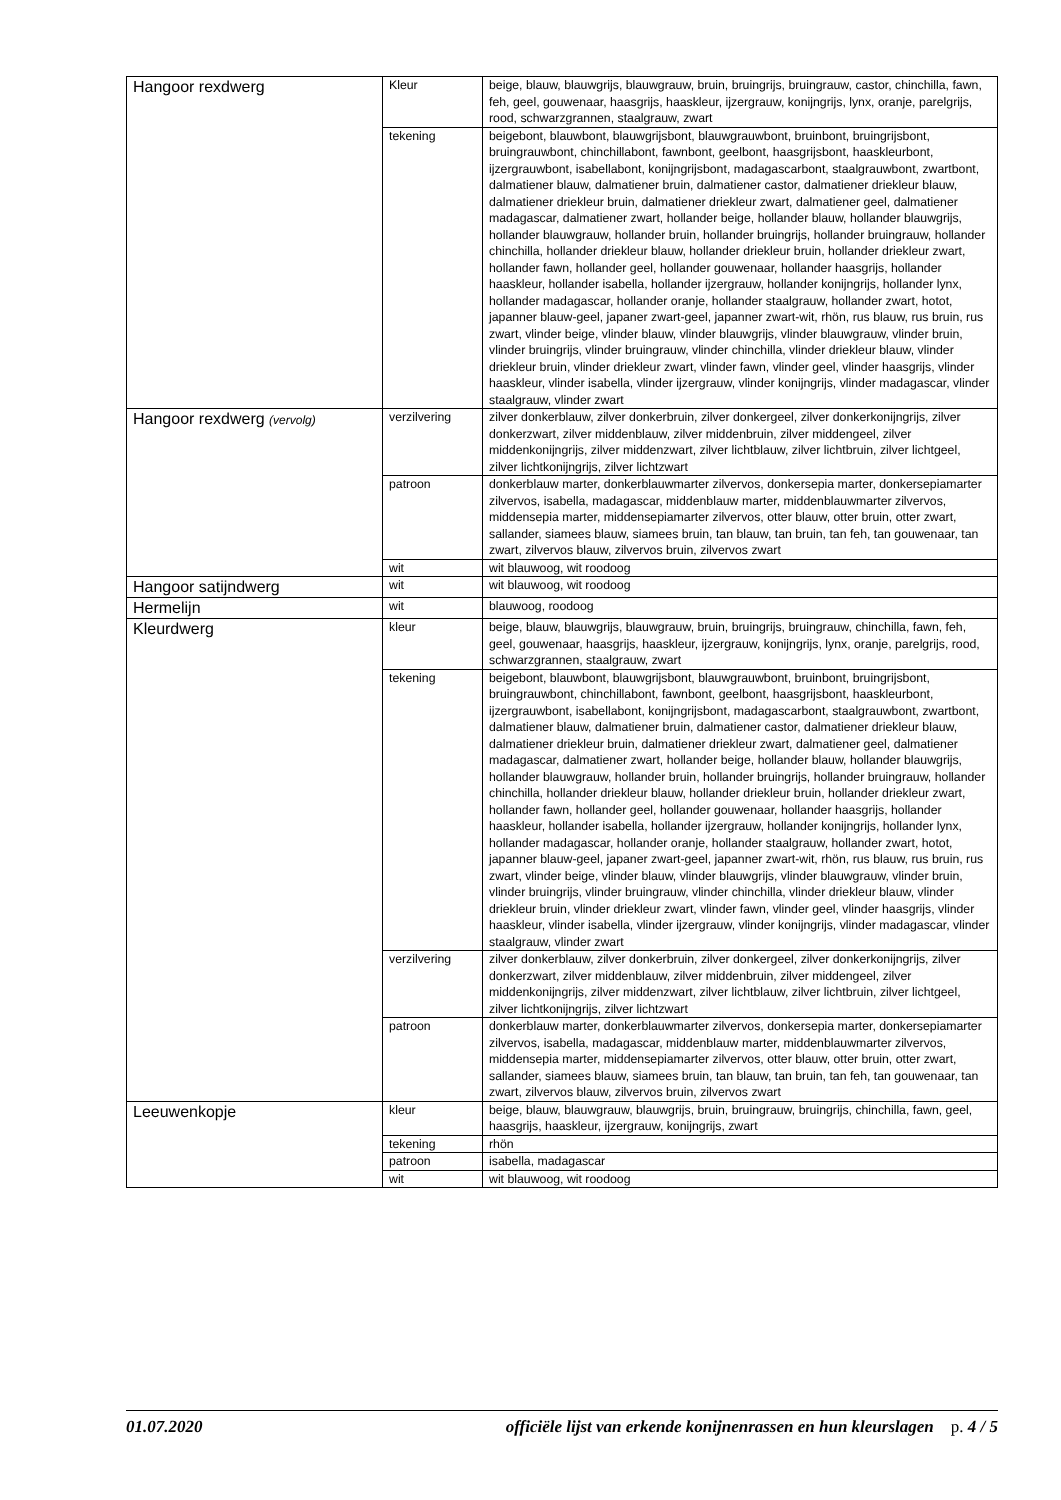| Hangoor rexdwerg | Kleur | beige, blauw, blauwgrijs, blauwgrauw, bruin, bruingrijs, bruingrauw, castor, chinchilla, fawn, feh, geel, gouwenaar, haasgrijs, haaskleur, ijzergrauw, konijngrijs, lynx, oranje, parelgrijs, rood, schwarzgrannen, staalgrauw, zwart |
| | tekening | beigebont, blauwbont, blauwgrijsbont, blauwgrauwbont, bruinbont, bruingrijsbont, bruingrauwbont, chinchillabont, fawnbont, geelbont, haasgrijsbont, haaskleurbont, ijzergrauwbont, isabellabont, konijngrijsbont, madagascarbont, staalgrauwbont, zwartbont, dalmatiener blauw, dalmatiener bruin, dalmatiener castor, dalmatiener driekleur blauw, dalmatiener driekleur bruin, dalmatiener driekleur zwart, dalmatiener geel, dalmatiener madagascar, dalmatiener zwart, hollander beige, hollander blauw, hollander blauwgrijs, hollander blauwgrauw, hollander bruin, hollander bruingrijs, hollander bruingrauw, hollander chinchilla, hollander driekleur blauw, hollander driekleur bruin, hollander driekleur zwart, hollander fawn, hollander geel, hollander gouwenaar, hollander haasgrijs, hollander haaskleur, hollander isabella, hollander ijzergrauw, hollander konijngrijs, hollander lynx, hollander madagascar, hollander oranje, hollander staalgrauw, hollander zwart, hotot, japanner blauw-geel, japaner zwart-geel, japanner zwart-wit, rhön, rus blauw, rus bruin, rus zwart, vlinder beige, vlinder blauw, vlinder blauwgrijs, vlinder blauwgrauw, vlinder bruin, vlinder bruingrijs, vlinder bruingrauw, vlinder chinchilla, vlinder driekleur blauw, vlinder driekleur bruin, vlinder driekleur zwart, vlinder fawn, vlinder geel, vlinder haasgrijs, vlinder haaskleur, vlinder isabella, vlinder ijzergrauw, vlinder konijngrijs, vlinder madagascar, vlinder staalgrauw, vlinder zwart |
| Hangoor rexdwerg (vervolg) | verzilvering | zilver donkerblauw, zilver donkerbruin, zilver donkergeel, zilver donkerkonijngrijs, zilver donkerzwart, zilver middenblauw, zilver middenbruin, zilver middengeel, zilver middenkonijngrijs, zilver middenzwart, zilver lichtblauw, zilver lichtbruin, zilver lichtgeel, zilver lichtkonijngrijs, zilver lichtzwart |
| | patroon | donkerblauw marter, donkerblauwmarter zilvervos, donkersepia marter, donkersepiamarter zilvervos, isabella, madagascar, middenblauw marter, middenblauwmarter zilvervos, middensepia marter, middensepiamarter zilvervos, otter blauw, otter bruin, otter zwart, sallander, siamees blauw, siamees bruin, tan blauw, tan bruin, tan feh, tan gouwenaar, tan zwart, zilvervos blauw, zilvervos bruin, zilvervos zwart |
| | wit | wit blauwoog, wit roodoog |
| Hangoor satijndwerg | wit | wit blauwoog, wit roodoog |
| Hermelijn | wit | blauwoog, roodoog |
| Kleurdwerg | kleur | beige, blauw, blauwgrijs, blauwgrauw, bruin, bruingrijs, bruingrauw, chinchilla, fawn, feh, geel, gouwenaar, haasgrijs, haaskleur, ijzergrauw, konijngrijs, lynx, oranje, parelgrijs, rood, schwarzgrannen, staalgrauw, zwart |
| | tekening | beigebont, blauwbont, blauwgrijsbont, blauwgrauwbont, bruinbont, bruingrijsbont, bruingrauwbont, chinchillabont, fawnbont, geelbont, haasgrijsbont, haaskleurbont, ijzergrauwbont, isabellabont, konijngrijsbont, madagascarbont, staalgrauwbont, zwartbont, dalmatiener blauw, dalmatiener bruin, dalmatiener castor, dalmatiener driekleur blauw, dalmatiener driekleur bruin, dalmatiener driekleur zwart, dalmatiener geel, dalmatiener madagascar, dalmatiener zwart, hollander beige, hollander blauw, hollander blauwgrijs, hollander blauwgrauw, hollander bruin, hollander bruingrijs, hollander bruingrauw, hollander chinchilla, hollander driekleur blauw, hollander driekleur bruin, hollander driekleur zwart, hollander fawn, hollander geel, hollander gouwenaar, hollander haasgrijs, hollander haaskleur, hollander isabella, hollander ijzergrauw, hollander konijngrijs, hollander lynx, hollander madagascar, hollander oranje, hollander staalgrauw, hollander zwart, hotot, japanner blauw-geel, japaner zwart-geel, japanner zwart-wit, rhön, rus blauw, rus bruin, rus zwart, vlinder beige, vlinder blauw, vlinder blauwgrijs, vlinder blauwgrauw, vlinder bruin, vlinder bruingrijs, vlinder bruingrauw, vlinder chinchilla, vlinder driekleur blauw, vlinder driekleur bruin, vlinder driekleur zwart, vlinder fawn, vlinder geel, vlinder haasgrijs, vlinder haaskleur, vlinder isabella, vlinder ijzergrauw, vlinder konijngrijs, vlinder madagascar, vlinder staalgrauw, vlinder zwart |
| | verzilvering | zilver donkerblauw, zilver donkerbruin, zilver donkergeel, zilver donkerkonijngrijs, zilver donkerzwart, zilver middenblauw, zilver middenbruin, zilver middengeel, zilver middenkonijngrijs, zilver middenzwart, zilver lichtblauw, zilver lichtbruin, zilver lichtgeel, zilver lichtkonijngrijs, zilver lichtzwart |
| | patroon | donkerblauw marter, donkerblauwmarter zilvervos, donkersepia marter, donkersepiamarter zilvervos, isabella, madagascar, middenblauw marter, middenblauwmarter zilvervos, middensepia marter, middensepiamarter zilvervos, otter blauw, otter bruin, otter zwart, sallander, siamees blauw, siamees bruin, tan blauw, tan bruin, tan feh, tan gouwenaar, tan zwart, zilvervos blauw, zilvervos bruin, zilvervos zwart |
| Leeuwenkopje | kleur | beige, blauw, blauwgrauw, blauwgrijs, bruin, bruingrauw, bruingrijs, chinchilla, fawn, geel, haasgrijs, haaskleur, ijzergrauw, konijngrijs, zwart |
| | tekening | rhön |
| | patroon | isabella, madagascar |
| | wit | wit blauwoog, wit roodoog |
01.07.2020 officiële lijst van erkende konijnenrassen en hun kleurslagen p. 4 / 5